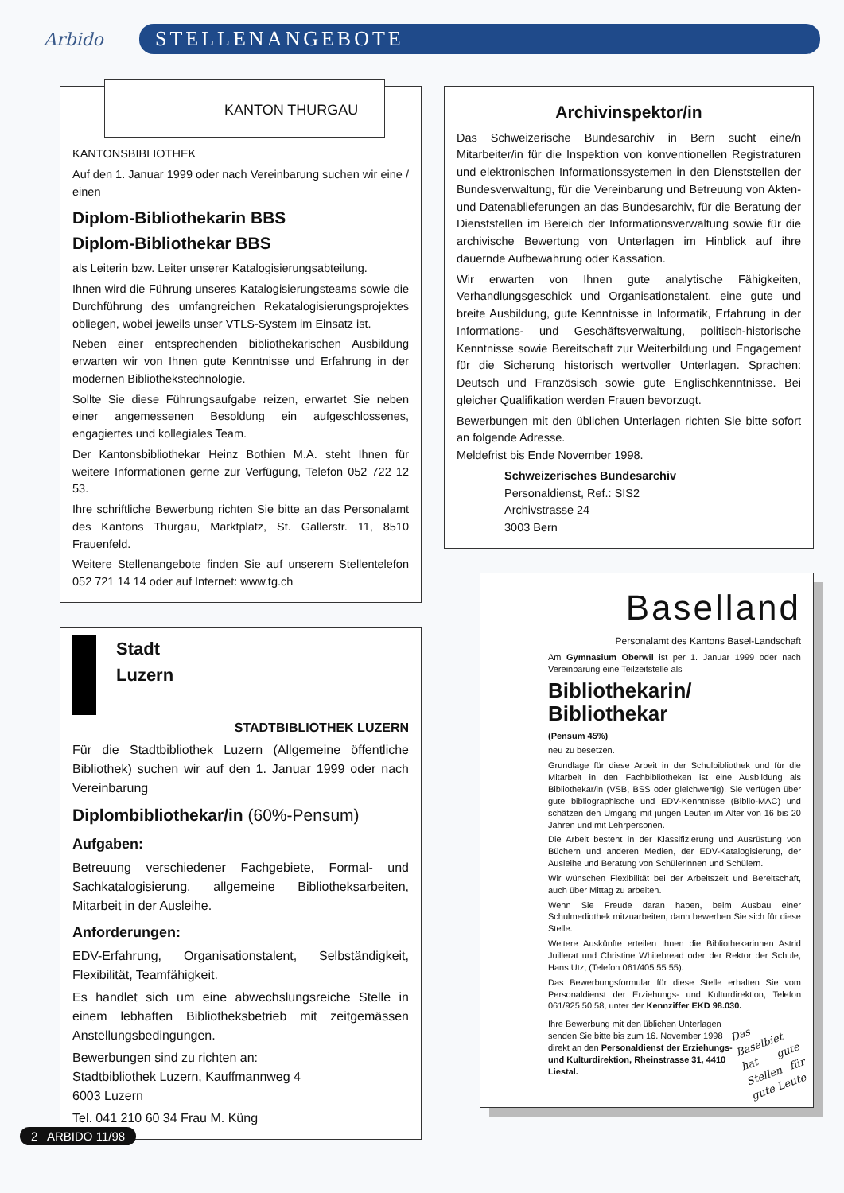Arbido
STELLENANGEBOTE
KANTON THURGAU
KANTONSBIBLIOTHEK
Auf den 1. Januar 1999 oder nach Vereinbarung suchen wir eine / einen
Diplom-Bibliothekarin BBS
Diplom-Bibliothekar BBS
als Leiterin bzw. Leiter unserer Katalogisierungsabteilung.
Ihnen wird die Führung unseres Katalogisierungsteams sowie die Durchführung des umfangreichen Rekatalogisierungsprojektes obliegen, wobei jeweils unser VTLS-System im Einsatz ist.
Neben einer entsprechenden bibliothekarischen Ausbildung erwarten wir von Ihnen gute Kenntnisse und Erfahrung in der modernen Bibliothekstechnologie.
Sollte Sie diese Führungsaufgabe reizen, erwartet Sie neben einer angemessenen Besoldung ein aufgeschlossenes, engagiertes und kollegiales Team.
Der Kantonsbibliothekar Heinz Bothien M.A. steht Ihnen für weitere Informationen gerne zur Verfügung, Telefon 052 722 12 53.
Ihre schriftliche Bewerbung richten Sie bitte an das Personalamt des Kantons Thurgau, Marktplatz, St. Gallerstr. 11, 8510 Frauenfeld.
Weitere Stellenangebote finden Sie auf unserem Stellentelefon 052 721 14 14 oder auf Internet: www.tg.ch
Stadt
Luzern
STADTBIBLIOTHEK LUZERN
Für die Stadtbibliothek Luzern (Allgemeine öffentliche Bibliothek) suchen wir auf den 1. Januar 1999 oder nach Vereinbarung
Diplombibliothekar/in (60%-Pensum)
Aufgaben:
Betreuung verschiedener Fachgebiete, Formal- und Sachkatalogisierung, allgemeine Bibliotheksarbeiten, Mitarbeit in der Ausleihe.
Anforderungen:
EDV-Erfahrung, Organisationstalent, Selbständigkeit, Flexibilität, Teamfähigkeit.
Es handlet sich um eine abwechslungsreiche Stelle in einem lebhaften Bibliotheksbetrieb mit zeitgemässen Anstellungsbedingungen.
Bewerbungen sind zu richten an:
Stadtbibliothek Luzern, Kauffmannweg 4
6003 Luzern
Tel. 041 210 60 34 Frau M. Küng
Archivinspektor/in
Das Schweizerische Bundesarchiv in Bern sucht eine/n Mitarbeiter/in für die Inspektion von konventionellen Registraturen und elektronischen Informationssystemen in den Dienststellen der Bundesverwaltung, für die Vereinbarung und Betreuung von Akten- und Datenablieferungen an das Bundesarchiv, für die Beratung der Dienststellen im Bereich der Informationsverwaltung sowie für die archivische Bewertung von Unterlagen im Hinblick auf ihre dauernde Aufbewahrung oder Kassation.
Wir erwarten von Ihnen gute analytische Fähigkeiten, Verhandlungsgeschick und Organisationstalent, eine gute und breite Ausbildung, gute Kenntnisse in Informatik, Erfahrung in der Informations- und Geschäftsverwaltung, politisch-historische Kenntnisse sowie Bereitschaft zur Weiterbildung und Engagement für die Sicherung historisch wertvoller Unterlagen. Sprachen: Deutsch und Französisch sowie gute Englischkenntnisse. Bei gleicher Qualifikation werden Frauen bevorzugt.
Bewerbungen mit den üblichen Unterlagen richten Sie bitte sofort an folgende Adresse.
Meldefrist bis Ende November 1998.
Schweizerisches Bundesarchiv
Personaldienst, Ref.: SIS2
Archivstrasse 24
3003 Bern
Baselland
Personalamt des Kantons Basel-Landschaft
Am Gymnasium Oberwil ist per 1. Januar 1999 oder nach Vereinbarung eine Teilzeitstelle als
Bibliothekarin/
Bibliothekar
(Pensum 45%)
neu zu besetzen.
Grundlage für diese Arbeit in der Schulbibliothek und für die Mitarbeit in den Fachbibliotheken ist eine Ausbildung als Bibliothekar/in (VSB, BSS oder gleichwertig). Sie verfügen über gute bibliographische und EDV-Kenntnisse (Biblio-MAC) und schätzen den Umgang mit jungen Leuten im Alter von 16 bis 20 Jahren und mit Lehrpersonen.
Die Arbeit besteht in der Klassifizierung und Ausrüstung von Büchern und anderen Medien, der EDV-Katalogisierung, der Ausleihe und Beratung von Schülerinnen und Schülern.
Wir wünschen Flexibilität bei der Arbeitszeit und Bereitschaft, auch über Mittag zu arbeiten.
Wenn Sie Freude daran haben, beim Ausbau einer Schulmediothek mitzuarbeiten, dann bewerben Sie sich für diese Stelle.
Weitere Auskünfte erteilen Ihnen die Bibliothekarinnen Astrid Juillerat und Christine Whitebread oder der Rektor der Schule, Hans Utz, (Telefon 061/405 55 55).
Das Bewerbungsformular für diese Stelle erhalten Sie vom Personaldienst der Erziehungs- und Kulturdirektion, Telefon 061/925 50 58, unter der Kennziffer EKD 98.030.
Ihre Bewerbung mit den üblichen Unterlagen senden Sie bitte bis zum 16. November 1998 direkt an den Personaldienst der Erziehungs- und Kulturdirektion, Rheinstrasse 31, 4410 Liestal.
Das Baselbiet hat gute Stellen für gute Leute
2 ARBIDO 11/98